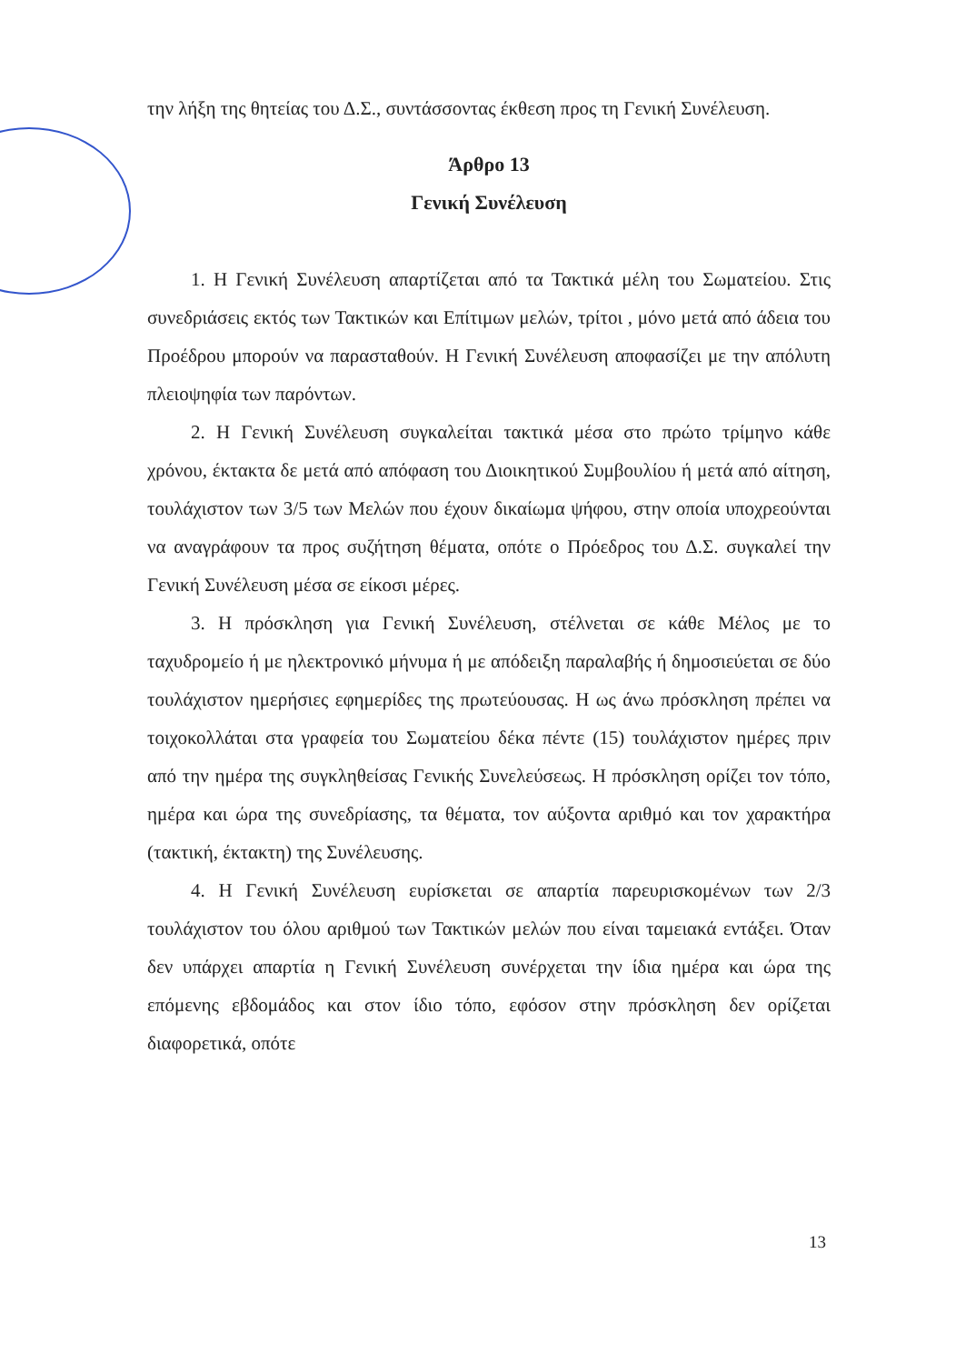την λήξη της θητείας του Δ.Σ., συντάσσοντας έκθεση προς τη Γενική Συνέλευση.
Άρθρο 13
Γενική Συνέλευση
1. Η Γενική Συνέλευση απαρτίζεται από τα Τακτικά μέλη του Σωματείου. Στις συνεδριάσεις εκτός των Τακτικών και Επίτιμων μελών, τρίτοι , μόνο μετά από άδεια του Προέδρου μπορούν να παρασταθούν. Η Γενική Συνέλευση αποφασίζει με την απόλυτη πλειοψηφία των παρόντων.
2. Η Γενική Συνέλευση συγκαλείται τακτικά μέσα στο πρώτο τρίμηνο κάθε χρόνου, έκτακτα δε μετά από απόφαση του Διοικητικού Συμβουλίου ή μετά από αίτηση, τουλάχιστον των 3/5 των Μελών που έχουν δικαίωμα ψήφου, στην οποία υποχρεούνται να αναγράφουν τα προς συζήτηση θέματα, οπότε ο Πρόεδρος του Δ.Σ. συγκαλεί την Γενική Συνέλευση μέσα σε είκοσι μέρες.
3. Η πρόσκληση για Γενική Συνέλευση, στέλνεται σε κάθε Μέλος με το ταχυδρομείο ή με ηλεκτρονικό μήνυμα ή με απόδειξη παραλαβής ή δημοσιεύεται σε δύο τουλάχιστον ημερήσιες εφημερίδες της πρωτεύουσας. Η ως άνω πρόσκληση πρέπει να τοιχοκολλάται στα γραφεία του Σωματείου δέκα πέντε (15) τουλάχιστον ημέρες πριν από την ημέρα της συγκληθείσας Γενικής Συνελεύσεως. Η πρόσκληση ορίζει τον τόπο, ημέρα και ώρα της συνεδρίασης, τα θέματα, τον αύξοντα αριθμό και τον χαρακτήρα (τακτική, έκτακτη) της Συνέλευσης.
4. Η Γενική Συνέλευση ευρίσκεται σε απαρτία παρευρισκομένων των 2/3 τουλάχιστον του όλου αριθμού των Τακτικών μελών που είναι ταμειακά εντάξει. Όταν δεν υπάρχει απαρτία η Γενική Συνέλευση συνέρχεται την ίδια ημέρα και ώρα της επόμενης εβδομάδος και στον ίδιο τόπο, εφόσον στην πρόσκληση δεν ορίζεται διαφορετικά, οπότε
13